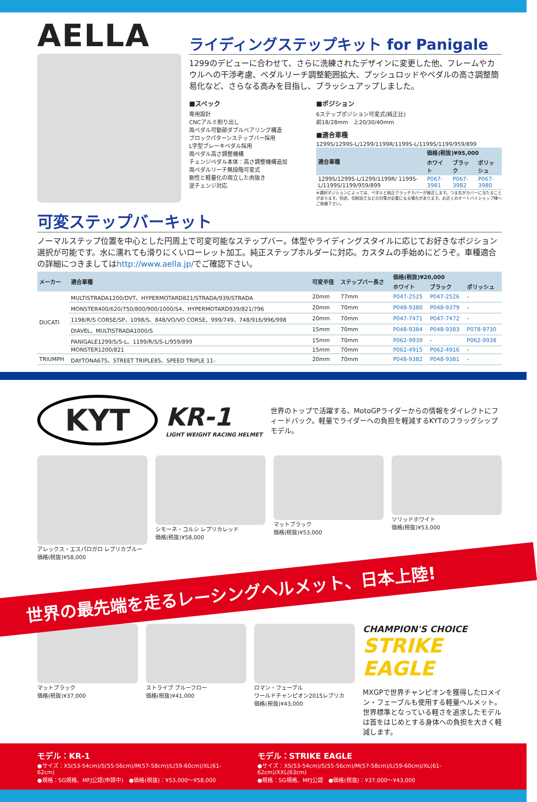AELLA
ライディングステップキット for Panigale
1299のデビューに合わせて、さらに洗練されたデザインに変更した他、フレームやカウルへの干渉考慮、ペダルリーチ調整範囲拡大、プッシュロッドやペダルの高さ調整簡易化など、さらなる高みを目指し、ブラッシュアップしました。
■スペック
専用設計
CNCアルミ削り出し
両ペダル可動部ダブルベアリング構造
ブロックパターンステップバー採用
L字型ブレーキペダル採用
両ペダル高さ調整機構
チェンジペダル本体：高さ調整機構追加
両ペダルリーチ無段階可変式
剛性と軽量化の両立した肉抜き
逆チェンジ対応
■ポジション
6ステップポジション可変式(純正比)
前18/28mm　上20/30/40mm
■適合車種
1299S/1299S-L/1299/1199R/1199S-L/1199S/1199/959/899
| 適合車種 | 価格(税抜)¥95,000 | | |
| --- | --- | --- | --- |
| | ホワイト | ブラック | ポリッシュ |
| 1299S/1299S-L/1299/1199R/ 1199S-L/1199S/1199/959/899 | P067-3981 | P067-3982 | P067-3980 |
※選択ポジションによっては、ペダルと純正クラッチカバーが接近します。つま先がカバーに当たることがあります。別途、切削加工などの対策が必要になる場合があります。お近くのオートバイショップ様へご依頼下さい。
可変ステップバーキット
ノーマルステップ位置を中心とした円周上で可変可能なステップバー。体型やライディングスタイルに応じてお好きなポジション選択が可能です。水に濡れても滑りにくいローレット加工。純正ステップホルダーに対応。カスタムの手始めにどうぞ。車種適合の詳細につきましてはhttp://www.aella.jp/でご確認下さい。
| メーカー | 適合車種 | 可変半径 | ステップバー長さ | 価格(税抜)¥20,000 | | |
| --- | --- | --- | --- | --- | --- | --- |
| | | | | ホワイト | ブラック | ポリッシュ |
| DUCATI | MULTISTRADA1200/DVT、HYPERMOTARD821/STRADA/939/STRADA | 20mm | 77mm | P047-2525 | P047-2526 | - |
| | MONSTER400/620/750/800/900/1000/S4、HYPERMOTARD939/821/796 | 20mm | 70mm | P048-9380 | P048-9379 | - |
| | 1198/R/S CORSE/SP、1098/S、848/VO/VO CORSE、999/749、748/916/996/998 | 20mm | 70mm | P047-7471 | P047-7472 | - |
| | DIAVEL、MULTISTRADA1000/S | 15mm | 70mm | P048-9384 | P048-9383 | P078-9730 |
| | PANIGALE1299/S/S-L、1199/R/S/S-L/959/899 | 15mm | 70mm | P062-9939 | - | P062-9938 |
| | MONSTER1200/821 | 15mm | 70mm | P062-4915 | P062-4916 | - |
| TRIUMPH | DAYTONA675、STREET TRIPLE85、SPEED TRIPLE 11- | 20mm | 70mm | P048-9382 | P048-9381 | - |
KYT
KR-1
LIGHT WEIGHT RACING HELMET
世界のトップで活躍する、MotoGPライダーからの情報をダイレクトにフィードバック。軽量でライダーへの負担を軽減するKYTのフラッグシップモデル。
アレックス・エスパロガロ レプリカブルー
価格(税抜)¥58,000
シモーネ・コルシ レプリカレッド
価格(税抜)¥58,000
マットブラック
価格(税抜)¥53,000
ソリッドホワイト
価格(税抜)¥53,000
世界の最先端を走るレーシングヘルメット、日本上陸!
マットブラック
価格(税抜)¥37,000
ストライプ ブルーフロー
価格(税抜)¥41,000
ロマン・フェーブル
ワールドチャンピオン2015レプリカ
価格(税抜)¥43,000
CHAMPION'S CHOICE
STRIKE EAGLE
MXGPで世界チャンピオンを獲得したロメイン・フェーブルも使用する軽量ヘルメット。世界標準となっている軽さを追求したモデルは首をはじめとする身体への負担を大きく軽減します。
モデル：KR-1
●サイズ：XS(53-54cm)/S(55-56cm)/M(57-58cm)/L(59-60cm)/XL(61-62cm)
●規格：SG規格、MFJ公認(申請中)　●価格(税抜)：¥53,000〜¥58,000
モデル：STRIKE EAGLE
●サイズ：XS(53-54cm)/S(55-56cm)/M(57-58cm)/L(59-60cm)/XL(61-62cm)/XXL(63cm)
●規格：SG規格、MFJ公認　●価格(税抜)：¥37,000〜¥43,000